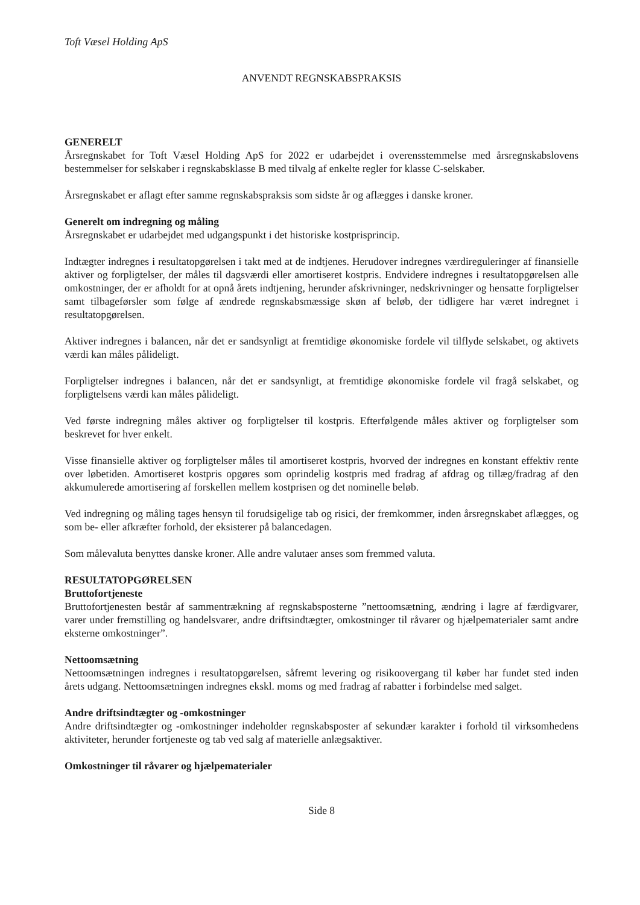Toft Væsel Holding ApS
ANVENDT REGNSKABSPRAKSIS
GENERELT
Årsregnskabet for Toft Væsel Holding ApS for 2022 er udarbejdet i overensstemmelse med årsregnskabslovens bestemmelser for selskaber i regnskabsklasse B med tilvalg af enkelte regler for klasse C-selskaber.
Årsregnskabet er aflagt efter samme regnskabspraksis som sidste år og aflægges i danske kroner.
Generelt om indregning og måling
Årsregnskabet er udarbejdet med udgangspunkt i det historiske kostprisprincip.
Indtægter indregnes i resultatopgørelsen i takt med at de indtjenes. Herudover indregnes værdireguleringer af finansielle aktiver og forpligtelser, der måles til dagsværdi eller amortiseret kostpris. Endvidere indregnes i resultatopgørelsen alle omkostninger, der er afholdt for at opnå årets indtjening, herunder afskrivninger, nedskrivninger og hensatte forpligtelser samt tilbageførsler som følge af ændrede regnskabsmæssige skøn af beløb, der tidligere har været indregnet i resultatopgørelsen.
Aktiver indregnes i balancen, når det er sandsynligt at fremtidige økonomiske fordele vil tilflyde selskabet, og aktivets værdi kan måles pålideligt.
Forpligtelser indregnes i balancen, når det er sandsynligt, at fremtidige økonomiske fordele vil fragå selskabet, og forpligtelsens værdi kan måles pålideligt.
Ved første indregning måles aktiver og forpligtelser til kostpris. Efterfølgende måles aktiver og forpligtelser som beskrevet for hver enkelt.
Visse finansielle aktiver og forpligtelser måles til amortiseret kostpris, hvorved der indregnes en konstant effektiv rente over løbetiden. Amortiseret kostpris opgøres som oprindelig kostpris med fradrag af afdrag og tillæg/fradrag af den akkumulerede amortisering af forskellen mellem kostprisen og det nominelle beløb.
Ved indregning og måling tages hensyn til forudsigelige tab og risici, der fremkommer, inden årsregnskabet aflægges, og som be- eller afkræfter forhold, der eksisterer på balancedagen.
Som målevaluta benyttes danske kroner. Alle andre valutaer anses som fremmed valuta.
RESULTATOPGØRELSEN
Bruttofortjeneste
Bruttofortjenesten består af sammentrækning af regnskabsposterne ”nettoomsætning, ændring i lagre af færdigvarer, varer under fremstilling og handelsvarer, andre driftsindtægter, omkostninger til råvarer og hjælpematerialer samt andre eksterne omkostninger”.
Nettoomsætning
Nettoomsætningen indregnes i resultatopgørelsen, såfremt levering og risikoovergang til køber har fundet sted inden årets udgang. Nettoomsætningen indregnes ekskl. moms og med fradrag af rabatter i forbindelse med salget.
Andre driftsindtægter og -omkostninger
Andre driftsindtægter og -omkostninger indeholder regnskabsposter af sekundær karakter i forhold til virksomhedens aktiviteter, herunder fortjeneste og tab ved salg af materielle anlægsaktiver.
Omkostninger til råvarer og hjælpematerialer
Side 8